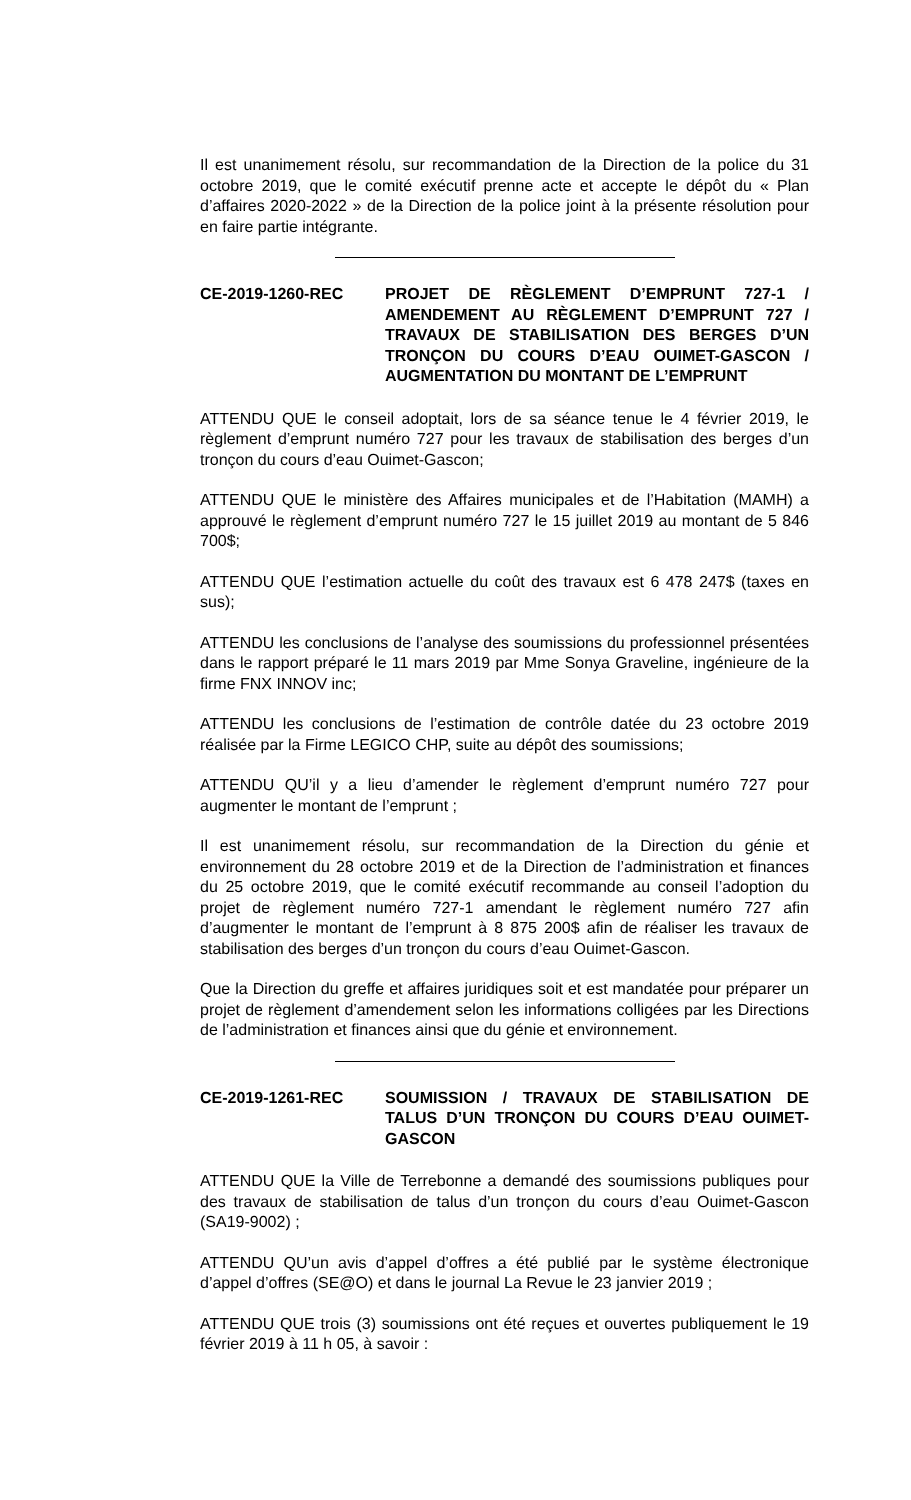Il est unanimement résolu, sur recommandation de la Direction de la police du 31 octobre 2019, que le comité exécutif prenne acte et accepte le dépôt du « Plan d’affaires 2020-2022 » de la Direction de la police joint à la présente résolution pour en faire partie intégrante.
CE-2019-1260-REC PROJET DE RÈGLEMENT D’EMPRUNT 727-1 / AMENDEMENT AU RÈGLEMENT D’EMPRUNT 727 / TRAVAUX DE STABILISATION DES BERGES D’UN TRONÇON DU COURS D’EAU OUIMET-GASCON / AUGMENTATION DU MONTANT DE L’EMPRUNT
ATTENDU QUE le conseil adoptait, lors de sa séance tenue le 4 février 2019, le règlement d’emprunt numéro 727 pour les travaux de stabilisation des berges d’un tronçon du cours d’eau Ouimet-Gascon;
ATTENDU QUE le ministère des Affaires municipales et de l’Habitation (MAMH) a approuvé le règlement d’emprunt numéro 727 le 15 juillet 2019 au montant de 5 846 700$;
ATTENDU QUE l’estimation actuelle du coût des travaux est 6 478 247$ (taxes en sus);
ATTENDU les conclusions de l’analyse des soumissions du professionnel présentées dans le rapport préparé le 11 mars 2019 par Mme Sonya Graveline, ingénieure de la firme FNX INNOV inc;
ATTENDU les conclusions de l’estimation de contrôle datée du 23 octobre 2019 réalisée par la Firme LEGICO CHP, suite au dépôt des soumissions;
ATTENDU QU’il y a lieu d’amender le règlement d’emprunt numéro 727 pour augmenter le montant de l’emprunt ;
Il est unanimement résolu, sur recommandation de la Direction du génie et environnement du 28 octobre 2019 et de la Direction de l’administration et finances du 25 octobre 2019, que le comité exécutif recommande au conseil l’adoption du projet de règlement numéro 727-1 amendant le règlement numéro 727 afin d’augmenter le montant de l’emprunt à 8 875 200$ afin de réaliser les travaux de stabilisation des berges d’un tronçon du cours d’eau Ouimet-Gascon.
Que la Direction du greffe et affaires juridiques soit et est mandatée pour préparer un projet de règlement d’amendement selon les informations colligées par les Directions de l’administration et finances ainsi que du génie et environnement.
CE-2019-1261-REC SOUMISSION / TRAVAUX DE STABILISATION DE TALUS D’UN TRONÇON DU COURS D’EAU OUIMET-GASCON
ATTENDU QUE la Ville de Terrebonne a demandé des soumissions publiques pour des travaux de stabilisation de talus d’un tronçon du cours d’eau Ouimet-Gascon (SA19-9002) ;
ATTENDU QU’un avis d’appel d’offres a été publié par le système électronique d’appel d’offres (SE@O) et dans le journal La Revue le 23 janvier 2019 ;
ATTENDU QUE trois (3) soumissions ont été reçues et ouvertes publiquement le 19 février 2019 à 11 h 05, à savoir :